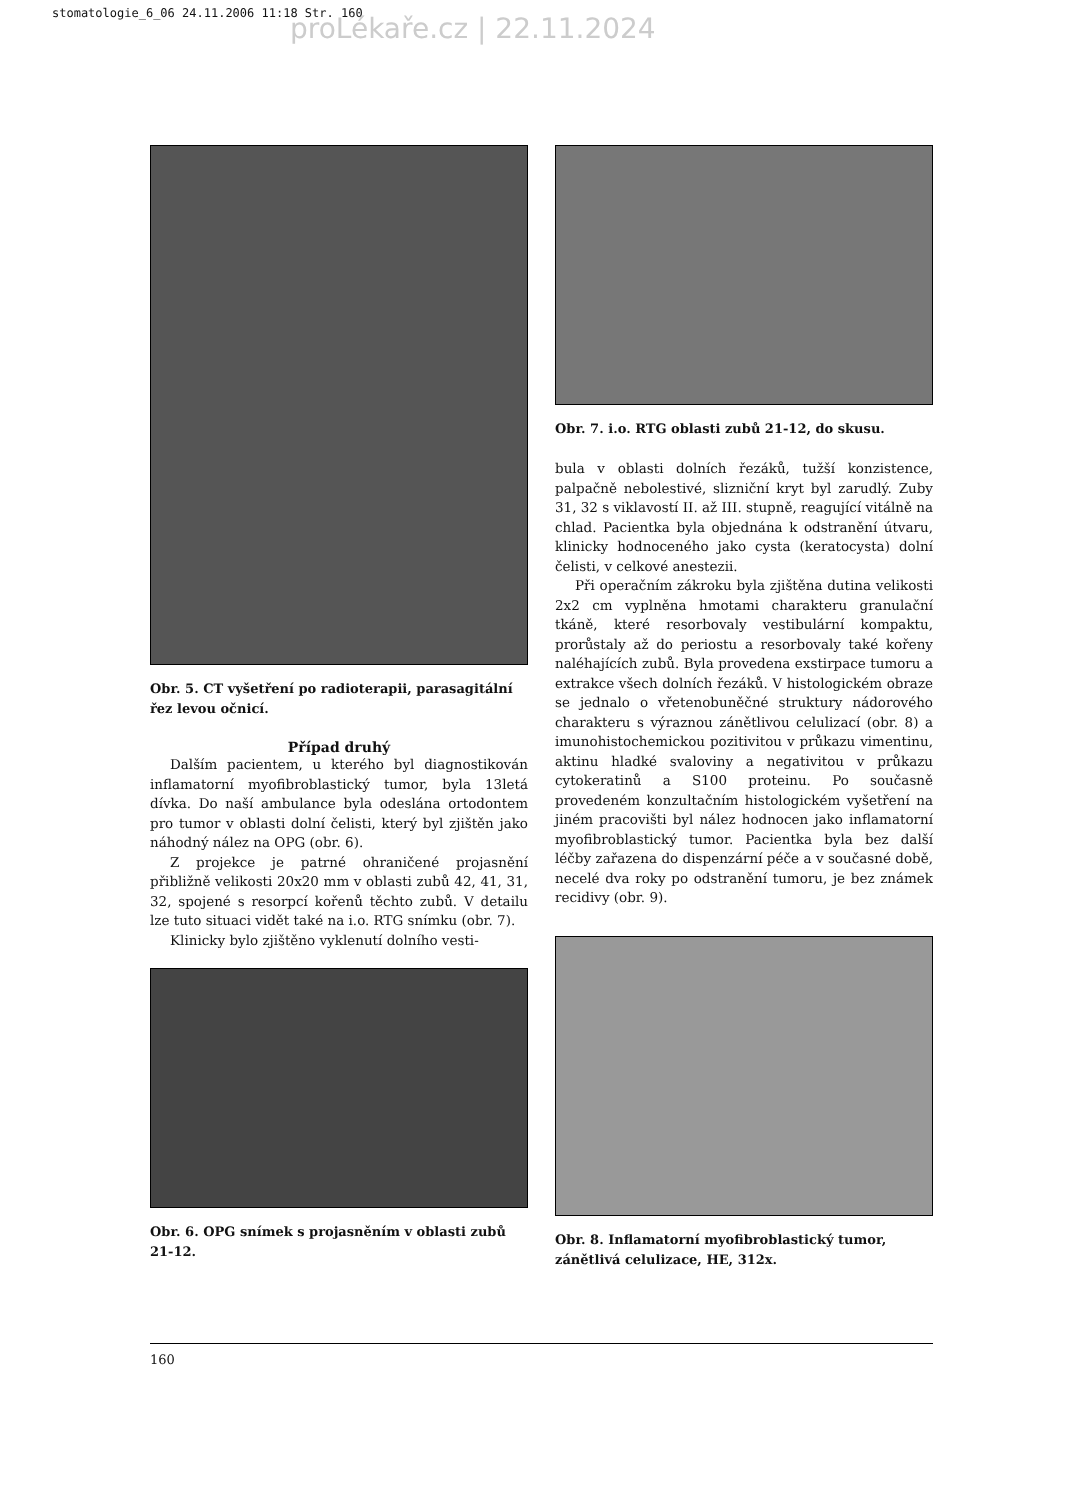stomatologie_6_06 24.11.2006 11:18 Str. 160
proLékaře.cz | 22.11.2024
Obr. 5. CT vyšetření po radioterapii, parasagitální řez levou očnicí.
Případ druhý
Dalším pacientem, u kterého byl diagnostikován inflamatorní myofibroblastický tumor, byla 13letá dívka. Do naší ambulance byla odeslána ortodontem pro tumor v oblasti dolní čelisti, který byl zjištěn jako náhodný nález na OPG (obr. 6).
Z projekce je patrné ohraničené projasnění přibližně velikosti 20x20 mm v oblasti zubů 42, 41, 31, 32, spojené s resorpcí kořenů těchto zubů. V detailu lze tuto situaci vidět také na i.o. RTG snímku (obr. 7).
Klinicky bylo zjištěno vyklenutí dolního vesti-
Obr. 6. OPG snímek s projasněním v oblasti zubů 21-12.
Obr. 7. i.o. RTG oblasti zubů 21-12, do skusu.
bula v oblasti dolních řezáků, tužší konzistence, palpačně nebolestivé, slizniční kryt byl zarudlý. Zuby 31, 32 s viklavostí II. až III. stupně, reagující vitálně na chlad. Pacientka byla objednána k odstranění útvaru, klinicky hodnoceného jako cysta (keratocysta) dolní čelisti, v celkové anestezii.
Při operačním zákroku byla zjištěna dutina velikosti 2x2 cm vyplněna hmotami charakteru granulační tkáně, které resorbovaly vestibulární kompaktu, prorůstaly až do periostu a resorbovaly také kořeny naléhajících zubů. Byla provedena exstirpace tumoru a extrakce všech dolních řezáků. V histologickém obraze se jednalo o vřetenobuněčné struktury nádorového charakteru s výraznou zánětlivou celulizací (obr. 8) a imunohistochemickou pozitivitou v průkazu vimentinu, aktinu hladké svaloviny a negativitou v průkazu cytokeratinů a S100 proteinu. Po současně provedeném konzultačním histologickém vyšetření na jiném pracovišti byl nález hodnocen jako inflamatorní myofibroblastický tumor. Pacientka byla bez další léčby zařazena do dispenzární péče a v současné době, necelé dva roky po odstranění tumoru, je bez známek recidivy (obr. 9).
Obr. 8. Inflamatorní myofibroblastický tumor, zánětlivá celulizace, HE, 312x.
160